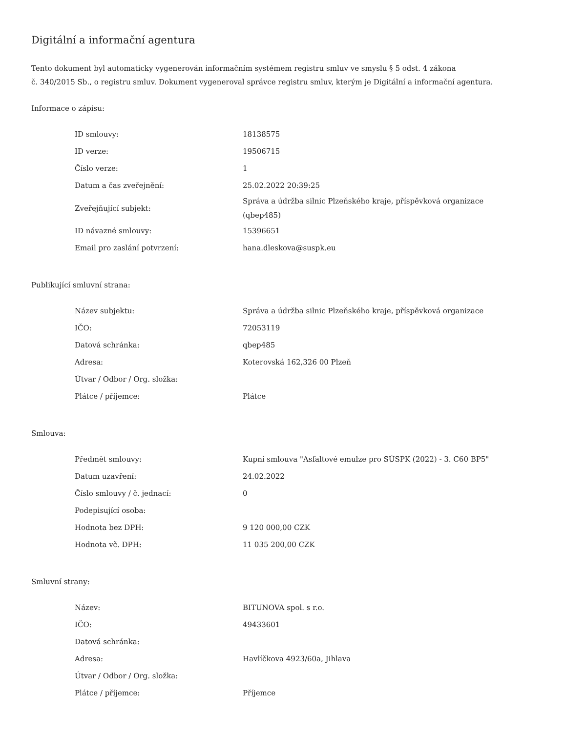Digitální a informační agentura
Tento dokument byl automaticky vygenerován informačním systémem registru smluv ve smyslu § 5 odst. 4 zákona
č. 340/2015 Sb., o registru smluv. Dokument vygeneroval správce registru smluv, kterým je Digitální a informační agentura.
Informace o zápisu:
| ID smlouvy: | 18138575 |
| ID verze: | 19506715 |
| Číslo verze: | 1 |
| Datum a čas zveřejnění: | 25.02.2022 20:39:25 |
| Zveřejňující subjekt: | Správa a údržba silnic Plzeňského kraje, příspěvková organizace (qbep485) |
| ID návazné smlouvy: | 15396651 |
| Email pro zaslání potvrzení: | hana.dleskova@suspk.eu |
Publikující smluvní strana:
| Název subjektu: | Správa a údržba silnic Plzeňského kraje, příspěvková organizace |
| IČO: | 72053119 |
| Datová schránka: | qbep485 |
| Adresa: | Koterovská 162,326 00 Plzeň |
| Útvar / Odbor / Org. složka: | |
| Plátce / příjemce: | Plátce |
Smlouva:
| Předmět smlouvy: | Kupní smlouva "Asfaltové emulze pro SÚSPK (2022) - 3. C60 BP5" |
| Datum uzavření: | 24.02.2022 |
| Číslo smlouvy / č. jednací: | 0 |
| Podepisující osoba: | |
| Hodnota bez DPH: | 9 120 000,00 CZK |
| Hodnota vč. DPH: | 11 035 200,00 CZK |
Smluvní strany:
| Název: | BITUNOVA spol. s r.o. |
| IČO: | 49433601 |
| Datová schránka: | |
| Adresa: | Havlíčkova 4923/60a, Jihlava |
| Útvar / Odbor / Org. složka: | |
| Plátce / příjemce: | Příjemce |